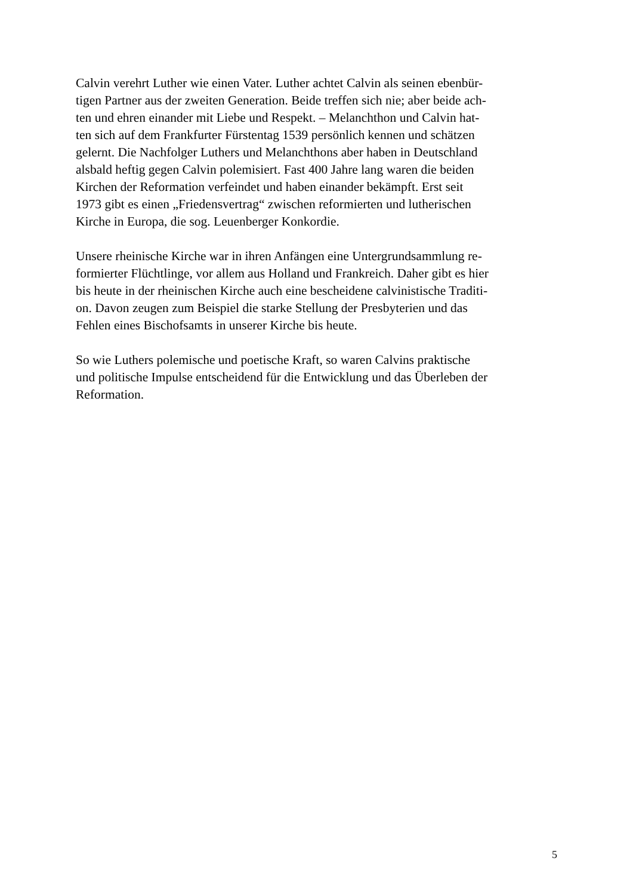Calvin verehrt Luther wie einen Vater. Luther achtet Calvin als seinen ebenbür-
tigen Partner aus der zweiten Generation. Beide treffen sich nie; aber beide ach-
ten und ehren einander mit Liebe und Respekt. – Melanchthon und Calvin hat-
ten sich auf dem Frankfurter Fürstentag 1539 persönlich kennen und schätzen
gelernt. Die Nachfolger Luthers und Melanchthons aber haben in Deutschland
alsbald heftig gegen Calvin polemisiert. Fast 400 Jahre lang waren die beiden
Kirchen der Reformation verfeindet und haben einander bekämpft. Erst seit
1973 gibt es einen „Friedensvertrag“ zwischen reformierten und lutherischen
Kirche in Europa, die sog. Leuenberger Konkordie.
Unsere rheinische Kirche war in ihren Anfängen eine Untergrundsammlung re-
formierter Flüchtlinge, vor allem aus Holland und Frankreich. Daher gibt es hier
bis heute in der rheinischen Kirche auch eine bescheidene calvinistische Traditi-
on. Davon zeugen zum Beispiel die starke Stellung der Presbyterien und das
Fehlen eines Bischofsamts in unserer Kirche bis heute.
So wie Luthers polemische und poetische Kraft, so waren Calvins praktische
und politische Impulse entscheidend für die Entwicklung und das Überleben der
Reformation.
5